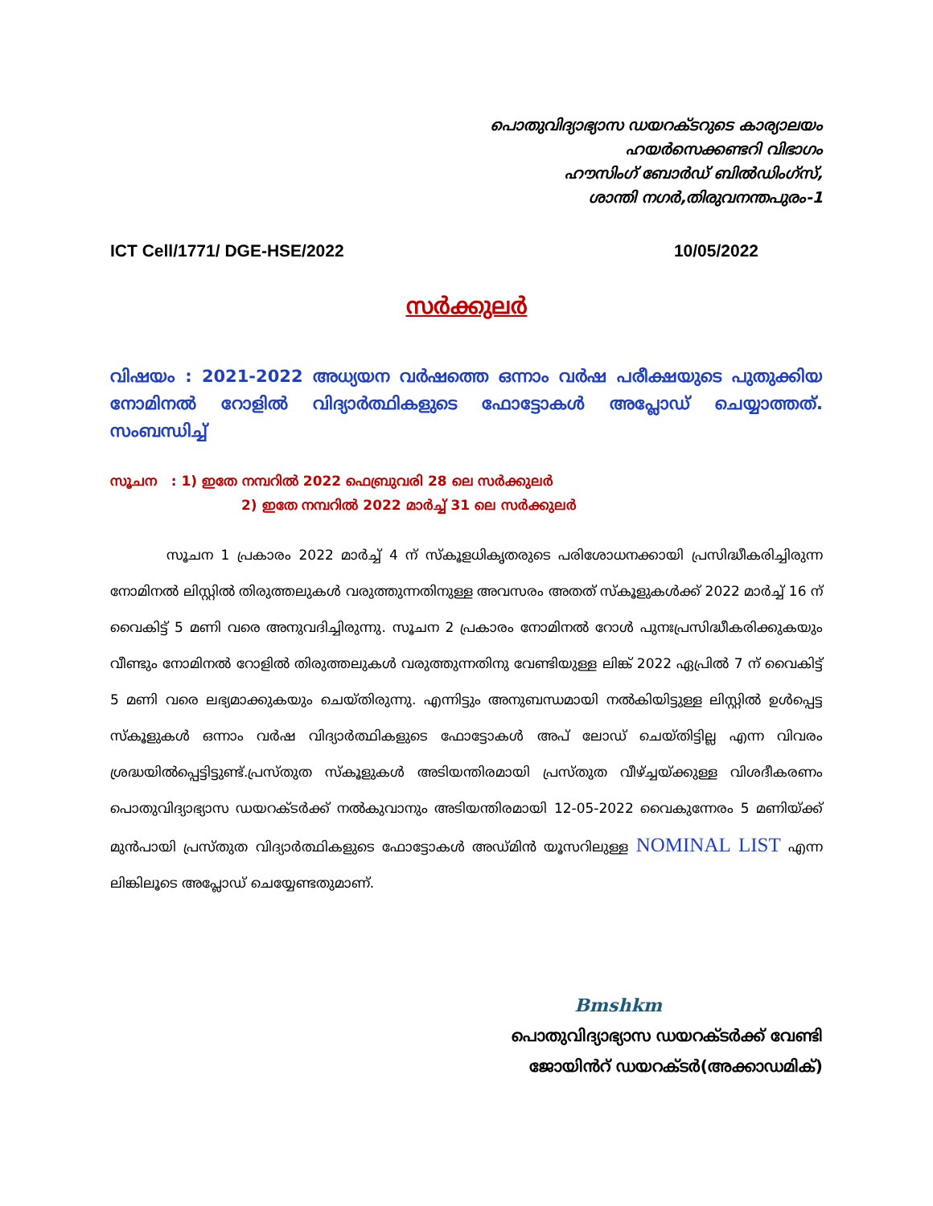പൊതുവിദ്യാഭ്യാസ ഡയറക്ടറുടെ കാര്യാലയം
ഹയർസെക്കണ്ടറി വിഭാഗം
ഹൗസിംഗ് ബോർഡ് ബിൽഡിംഗ്സ്,
ശാന്തി നഗർ,തിരുവനന്തപുരം-1
ICT Cell/1771/ DGE-HSE/2022 10/05/2022
സർക്കുലർ
വിഷയം : 2021-2022 അധ്യയന വർഷത്തെ ഒന്നാം വർഷ പരീക്ഷയുടെ പുതുക്കിയ നോമിനൽ റോളിൽ വിദ്യാർത്ഥികളുടെ ഫോട്ടോകൾ അപ്ലോഡ് ചെയ്യാത്തത്. സംബന്ധിച്ച്
സൂചന : 1) ഇതേ നമ്പറിൽ 2022 ഫെബ്രുവരി 28 ലെ സർക്കുലർ
2) ഇതേ നമ്പറിൽ 2022 മാർച്ച് 31 ലെ സർക്കുലർ
സൂചന 1 പ്രകാരം 2022 മാർച്ച് 4 ന് സ്കൂളധികൃതരുടെ പരിശോധനക്കായി പ്രസിദ്ധീകരിച്ചിരുന്ന നോമിനൽ ലിസ്റ്റിൽ തിരുത്തലുകൾ വരുത്തുന്നതിനുള്ള അവസരം അതത് സ്കൂളുകൾക്ക് 2022 മാർച്ച് 16 ന് വൈകിട്ട് 5 മണി വരെ അനുവദിച്ചിരുന്നു. സൂചന 2 പ്രകാരം നോമിനൽ റോൾ പുനഃപ്രസിദ്ധീകരിക്കുകയും വീണ്ടും നോമിനൽ റോളിൽ തിരുത്തലുകൾ വരുത്തുന്നതിനു വേണ്ടിയുള്ള ലിങ്ക് 2022 ഏപ്രിൽ 7 ന് വൈകിട്ട് 5 മണി വരെ ലഭ്യമാക്കുകയും ചെയ്തിരുന്നു. എന്നിട്ടും അനുബന്ധമായി നൽകിയിട്ടുള്ള ലിസ്റ്റിൽ ഉൾപ്പെട്ട സ്കൂളുകൾ ഒന്നാം വർഷ വിദ്യാർത്ഥികളുടെ ഫോട്ടോകൾ അപ് ലോഡ് ചെയ്തിട്ടില്ല എന്ന വിവരം ശ്രദ്ധയിൽപ്പെട്ടിട്ടുണ്ട്.പ്രസ്തുത സ്കൂളുകൾ അടിയന്തിരമായി പ്രസ്തുത വീഴ്ച്ചയ്ക്കുള്ള വിശദീകരണം പൊതുവിദ്യാഭ്യാസ ഡയറക്ടർക്ക് നൽകുവാനും അടിയന്തിരമായി 12-05-2022 വൈകുന്നേരം 5 മണിയ്ക്ക് മുൻപായി പ്രസ്തുത വിദ്യാർത്ഥികളുടെ ഫോട്ടോകൾ അഡ്മിൻ യൂസറിലുള്ള NOMINAL LIST എന്ന ലിങ്കിലൂടെ അപ്ലോഡ് ചെയ്യേണ്ടതുമാണ്.
Bmshkm
പൊതുവിദ്യാഭ്യാസ ഡയറക്ടർക്ക് വേണ്ടി
ജോയിൻറ് ഡയറക്ടർ(അക്കാഡമിക്)